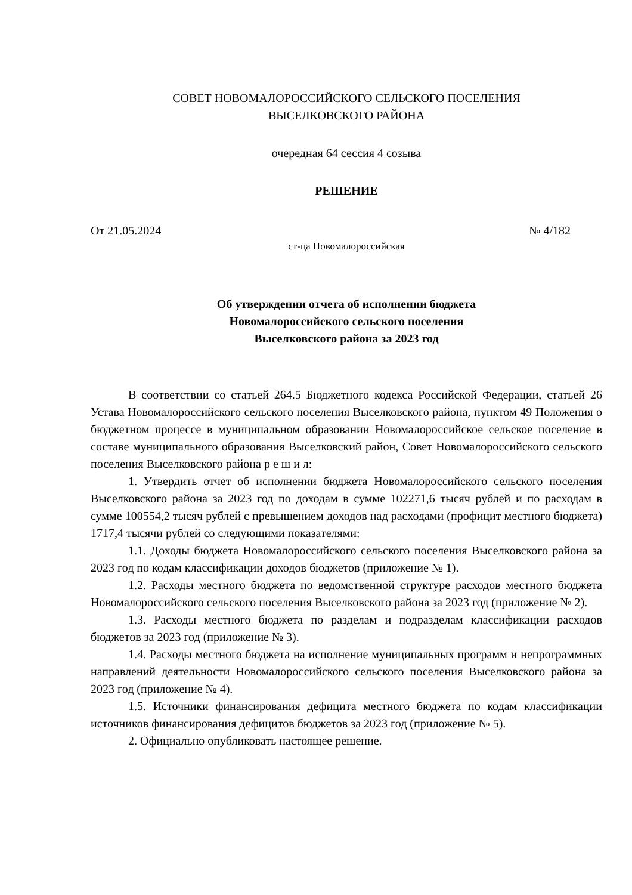СОВЕТ НОВОМАЛОРОССИЙСКОГО СЕЛЬСКОГО ПОСЕЛЕНИЯ
ВЫСЕЛКОВСКОГО РАЙОНА
очередная 64 сессия 4 созыва
РЕШЕНИЕ
От 21.05.2024 № 4/182
ст-ца Новомалороссийская
Об утверждении отчета об исполнении бюджета
Новомалороссийского сельского поселения
Выселковского района за 2023 год
В соответствии со статьей 264.5 Бюджетного кодекса Российской Федерации, статьей 26 Устава Новомалороссийского сельского поселения Выселковского района, пунктом 49 Положения о бюджетном процессе в муниципальном образовании Новомалороссийское сельское поселение в составе муниципального образования Выселковский район, Совет Новомалороссийского сельского поселения Выселковского района р е ш и л:
1. Утвердить отчет об исполнении бюджета Новомалороссийского сельского поселения Выселковского района за 2023 год по доходам в сумме 102271,6 тысяч рублей и по расходам в сумме 100554,2 тысяч рублей с превышением доходов над расходами (профицит местного бюджета) 1717,4 тысячи рублей со следующими показателями:
1.1. Доходы бюджета Новомалороссийского сельского поселения Выселковского района за 2023 год по кодам классификации доходов бюджетов (приложение № 1).
1.2. Расходы местного бюджета по ведомственной структуре расходов местного бюджета Новомалороссийского сельского поселения Выселковского района за 2023 год (приложение № 2).
1.3. Расходы местного бюджета по разделам и подразделам классификации расходов бюджетов за 2023 год (приложение № 3).
1.4. Расходы местного бюджета на исполнение муниципальных программ и непрограммных направлений деятельности Новомалороссийского сельского поселения Выселковского района за 2023 год (приложение № 4).
1.5. Источники финансирования дефицита местного бюджета по кодам классификации источников финансирования дефицитов бюджетов за 2023 год (приложение № 5).
2. Официально опубликовать настоящее решение.